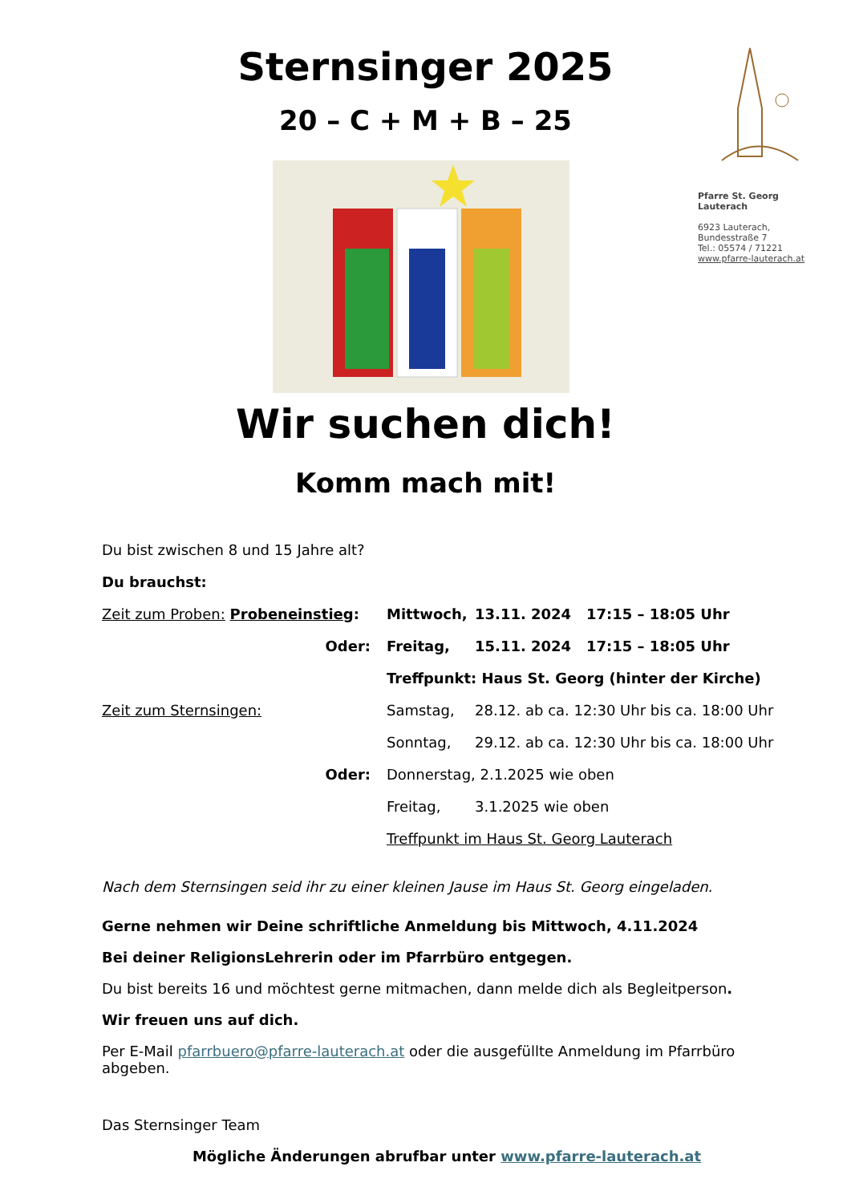Sternsinger 2025
20 – C + M + B – 25
Pfarre St. Georg
Lauterach
6923 Lauterach,
Bundesstraße 7
Tel.: 05574 / 71221
www.pfarre-lauterach.at
Wir suchen dich!
Komm mach mit!
Du bist zwischen 8 und 15 Jahre alt?
Du brauchst:
Zeit zum Proben: Probeneinstieg: Mittwoch, 13.11. 2024 17:15 – 18:05 Uhr
Oder: Freitag, 15.11. 2024 17:15 – 18:05 Uhr
Treffpunkt: Haus St. Georg (hinter der Kirche)
Zeit zum Sternsingen: Samstag, 28.12. ab ca. 12:30 Uhr bis ca. 18:00 Uhr
Sonntag, 29.12. ab ca. 12:30 Uhr bis ca. 18:00 Uhr
Oder: Donnerstag, 2.1.2025 wie oben
Freitag, 3.1.2025 wie oben
Treffpunkt im Haus St. Georg Lauterach
Nach dem Sternsingen seid ihr zu einer kleinen Jause im Haus St. Georg eingeladen.
Gerne nehmen wir Deine schriftliche Anmeldung bis Mittwoch, 4.11.2024
Bei deiner ReligionsLehrerin oder im Pfarrbüro entgegen.
Du bist bereits 16 und möchtest gerne mitmachen, dann melde dich als Begleitperson.
Wir freuen uns auf dich.
Per E-Mail pfarrbuero@pfarre-lauterach.at oder die ausgefüllte Anmeldung im Pfarrbüro abgeben.
Das Sternsinger Team
Mögliche Änderungen abrufbar unter www.pfarre-lauterach.at